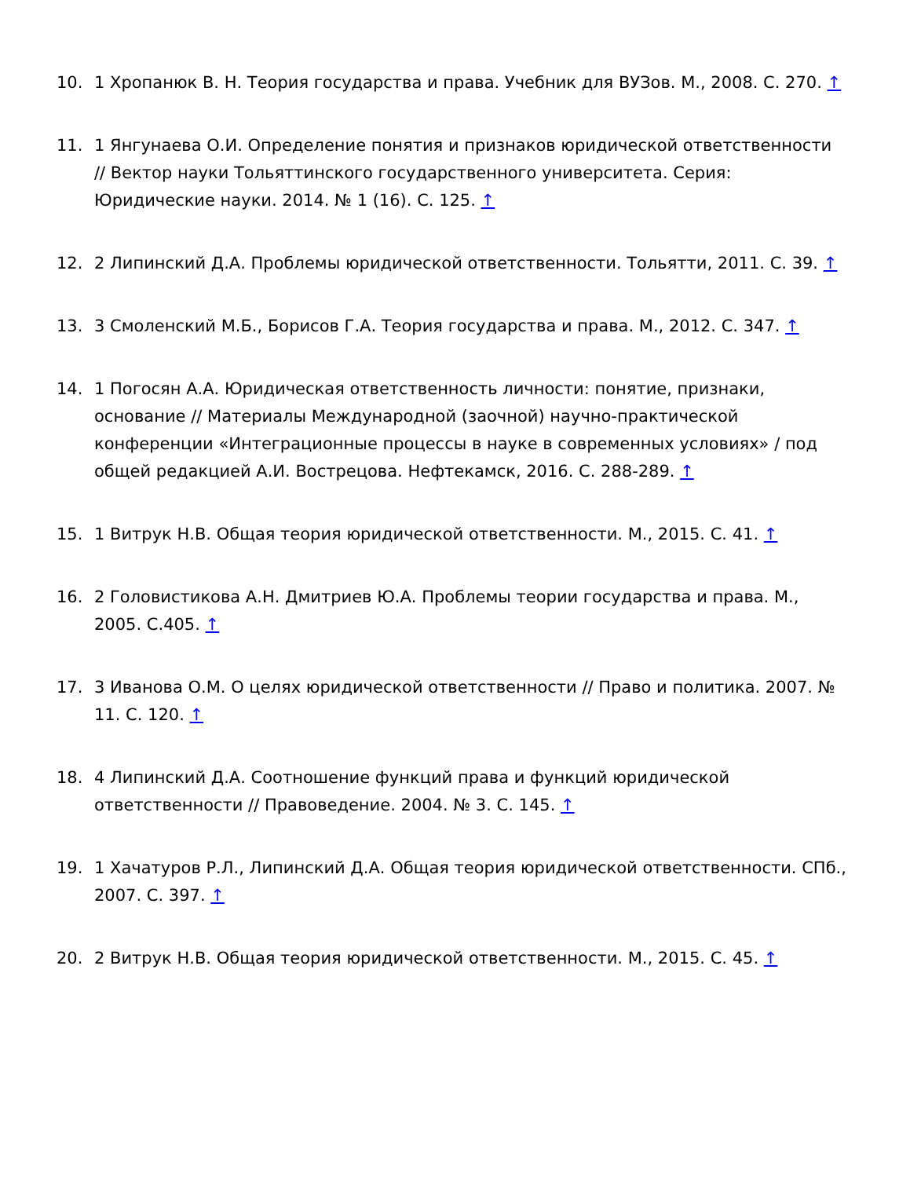10. 1 Хропанюк В. Н. Теория государства и права. Учебник для ВУЗов. М., 2008. С. 270. ↑
11. 1 Янгунаева О.И. Определение понятия и признаков юридической ответственности // Вектор науки Тольяттинского государственного университета. Серия: Юридические науки. 2014. № 1 (16). С. 125. ↑
12. 2 Липинский Д.А. Проблемы юридической ответственности. Тольятти, 2011. С. 39. ↑
13. 3 Смоленский М.Б., Борисов Г.А. Теория государства и права. М., 2012. С. 347. ↑
14. 1 Погосян А.А. Юридическая ответственность личности: понятие, признаки, основание // Материалы Международной (заочной) научно-практической конференции «Интеграционные процессы в науке в современных условиях» / под общей редакцией А.И. Вострецова. Нефтекамск, 2016. С. 288-289. ↑
15. 1 Витрук Н.В. Общая теория юридической ответственности. М., 2015. С. 41. ↑
16. 2 Головистикова А.Н. Дмитриев Ю.А. Проблемы теории государства и права. М., 2005. С.405. ↑
17. 3 Иванова О.М. О целях юридической ответственности // Право и политика. 2007. № 11. С. 120. ↑
18. 4 Липинский Д.А. Соотношение функций права и функций юридической ответственности // Правоведение. 2004. № 3. С. 145. ↑
19. 1 Хачатуров Р.Л., Липинский Д.А. Общая теория юридической ответственности. СПб., 2007. С. 397. ↑
20. 2 Витрук Н.В. Общая теория юридической ответственности. М., 2015. С. 45. ↑